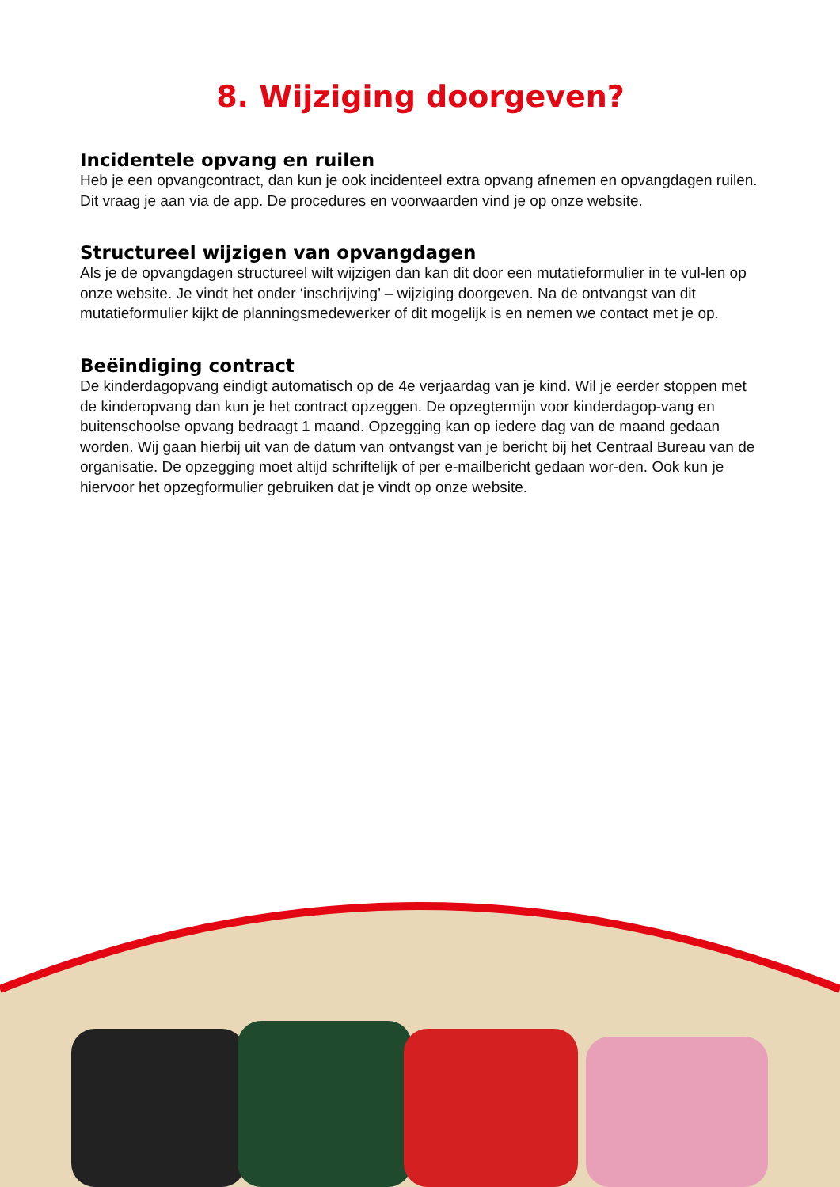8. Wijziging doorgeven?
Incidentele opvang en ruilen
Heb je een opvangcontract, dan kun je ook incidenteel extra opvang afnemen en opvangdagen ruilen. Dit vraag je aan via de app. De procedures en voorwaarden vind je op onze website.
Structureel wijzigen van opvangdagen
Als je de opvangdagen structureel wilt wijzigen dan kan dit door een mutatieformulier in te vul-len op onze website. Je vindt het onder ‘inschrijving’ – wijziging doorgeven. Na de ontvangst van dit mutatieformulier kijkt de planningsmedewerker of dit mogelijk is en nemen we contact met je op.
Beëindiging contract
De kinderdagopvang eindigt automatisch op de 4e verjaardag van je kind. Wil je eerder stoppen met de kinderopvang dan kun je het contract opzeggen. De opzegtermijn voor kinderdagop-vang en buitenschoolse opvang bedraagt 1 maand. Opzegging kan op iedere dag van de maand gedaan worden. Wij gaan hierbij uit van de datum van ontvangst van je bericht bij het Centraal Bureau van de organisatie. De opzegging moet altijd schriftelijk of per e-mailbericht gedaan wor-den. Ook kun je hiervoor het opzegformulier gebruiken dat je vindt op onze website.